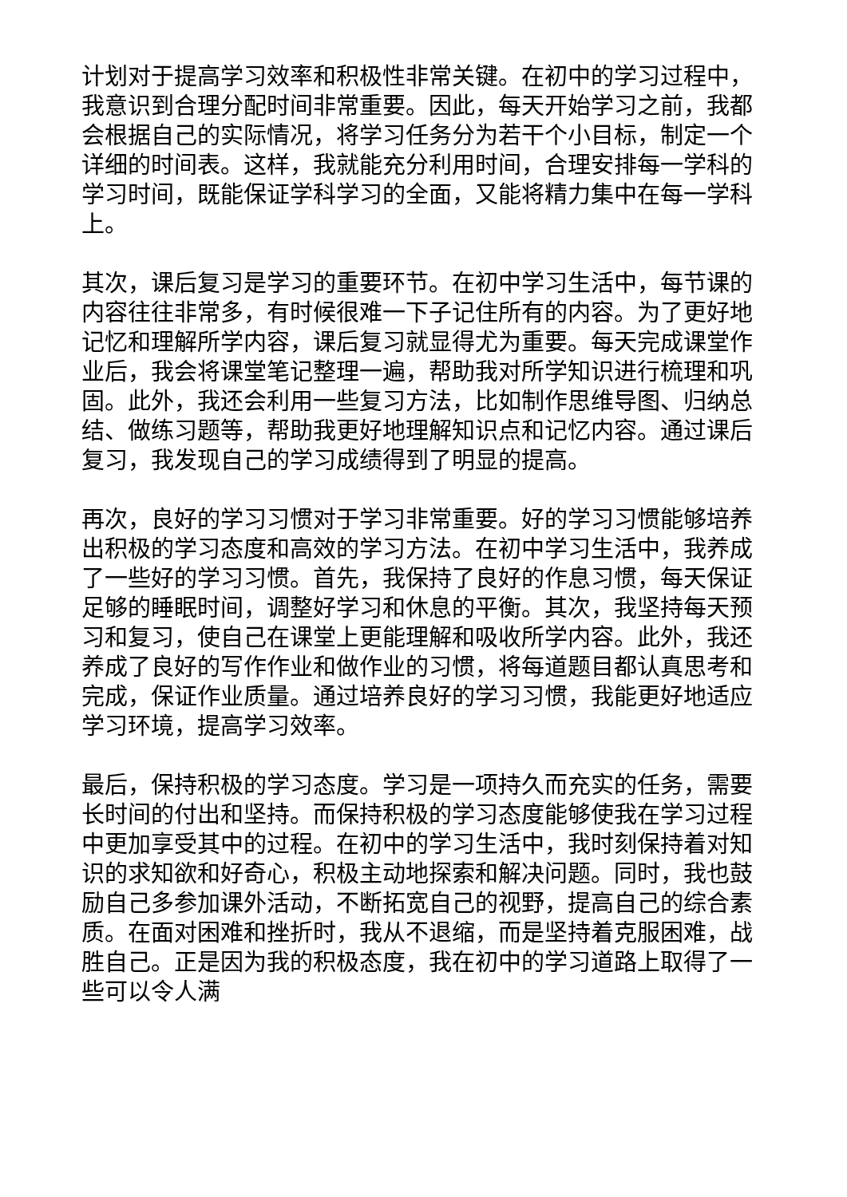计划对于提高学习效率和积极性非常关键。在初中的学习过程中，我意识到合理分配时间非常重要。因此，每天开始学习之前，我都会根据自己的实际情况，将学习任务分为若干个小目标，制定一个详细的时间表。这样，我就能充分利用时间，合理安排每一学科的学习时间，既能保证学科学习的全面，又能将精力集中在每一学科上。
其次，课后复习是学习的重要环节。在初中学习生活中，每节课的内容往往非常多，有时候很难一下子记住所有的内容。为了更好地记忆和理解所学内容，课后复习就显得尤为重要。每天完成课堂作业后，我会将课堂笔记整理一遍，帮助我对所学知识进行梳理和巩固。此外，我还会利用一些复习方法，比如制作思维导图、归纳总结、做练习题等，帮助我更好地理解知识点和记忆内容。通过课后复习，我发现自己的学习成绩得到了明显的提高。
再次，良好的学习习惯对于学习非常重要。好的学习习惯能够培养出积极的学习态度和高效的学习方法。在初中学习生活中，我养成了一些好的学习习惯。首先，我保持了良好的作息习惯，每天保证足够的睡眠时间，调整好学习和休息的平衡。其次，我坚持每天预习和复习，使自己在课堂上更能理解和吸收所学内容。此外，我还养成了良好的写作作业和做作业的习惯，将每道题目都认真思考和完成，保证作业质量。通过培养良好的学习习惯，我能更好地适应学习环境，提高学习效率。
最后，保持积极的学习态度。学习是一项持久而充实的任务，需要长时间的付出和坚持。而保持积极的学习态度能够使我在学习过程中更加享受其中的过程。在初中的学习生活中，我时刻保持着对知识的求知欲和好奇心，积极主动地探索和解决问题。同时，我也鼓励自己多参加课外活动，不断拓宽自己的视野，提高自己的综合素质。在面对困难和挫折时，我从不退缩，而是坚持着克服困难，战胜自己。正是因为我的积极态度，我在初中的学习道路上取得了一些可以令人满